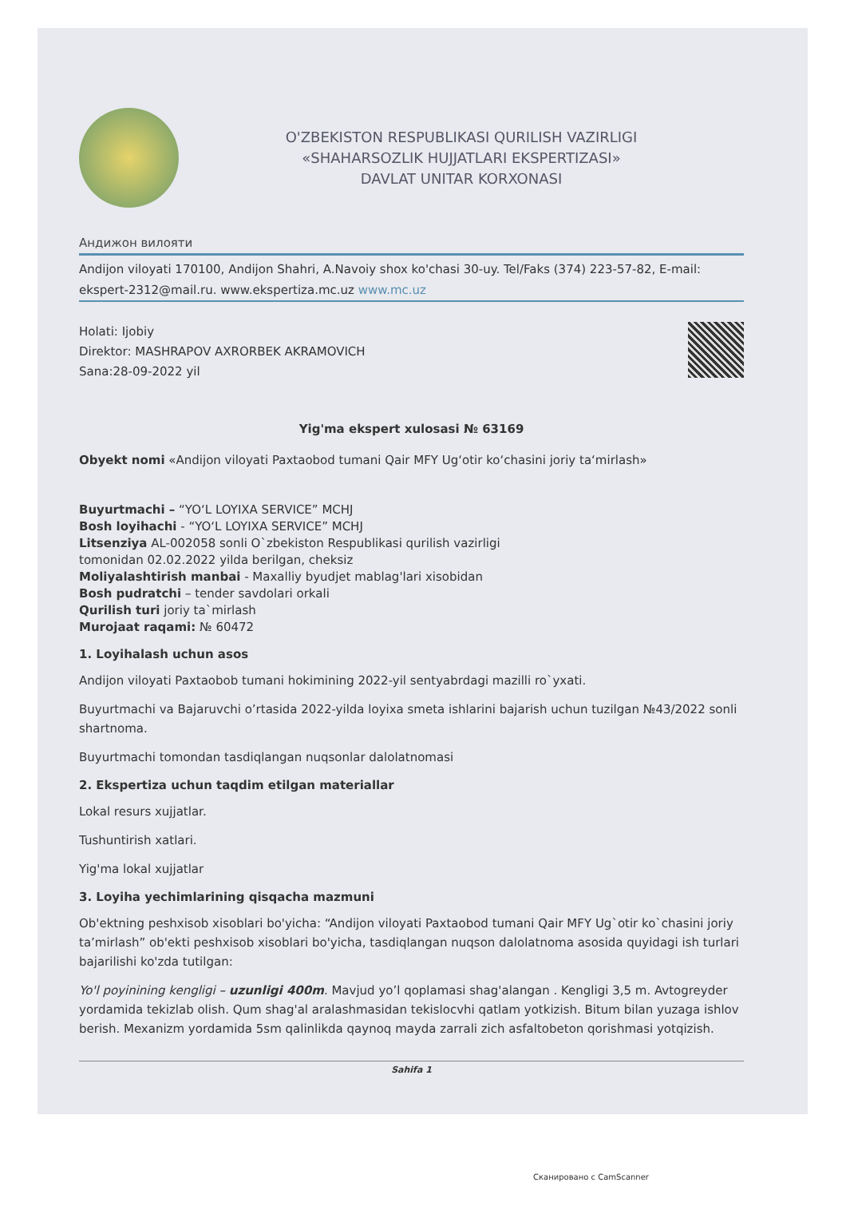O'ZBEKISTON RESPUBLIKASI QURILISH VAZIRLIGI
«SHAHARSOZLIK HUJJATLARI EKSPERTIZASI»
DAVLAT UNITAR KORXONASI
Андижон вилояти
Andijon viloyati 170100, Andijon Shahri, A.Navoiy shox ko'chasi 30-uy. Tel/Faks (374) 223-57-82, E-mail: ekspert-2312@mail.ru. www.ekspertiza.mc.uz www.mc.uz
Holati: Ijobiy
Direktor: MASHRAPOV AXRORBEK AKRAMOVICH
Sana:28-09-2022 yil
Yig'ma ekspert xulosasi № 63169
Obyekt nomi «Andijon viloyati Paxtaobod tumani Qair MFY Ug‘otir ko‘chasini joriy ta‘mirlash»
Buyurtmachi – “YO‘L LOYIXA SERVICE” MCHJ
Bosh loyihachi - “YO‘L LOYIXA SERVICE” MCHJ
Litsenziya AL-002058 sonli O`zbekiston Respublikasi qurilish vazirligi
tomonidan 02.02.2022 yilda berilgan, cheksiz
Moliyalashtirish manbai - Maxalliy byudjet mablag'lari xisobidan
Bosh pudratchi – tender savdolari orkali
Qurilish turi joriy ta`mirlash
Murojaat raqami: № 60472
1. Loyihalash uchun asos
Andijon viloyati Paxtaobob tumani hokimining 2022-yil sentyabrdagi mazilli ro`yxati.
Buyurtmachi va Bajaruvchi o’rtasida 2022-yilda loyixa smeta ishlarini bajarish uchun tuzilgan №43/2022 sonli shartnoma.
Buyurtmachi tomondan tasdiqlangan nuqsonlar dalolatnomasi
2. Ekspertiza uchun taqdim etilgan materiallar
Lokal resurs xujjatlar.
Tushuntirish xatlari.
Yig'ma lokal xujjatlar
3. Loyiha yechimlarining qisqacha mazmuni
Ob'ektning peshxisob xisoblari bo'yicha: “Andijon viloyati Paxtaobod tumani Qair MFY Ug`otir ko`chasini joriy ta’mirlash” ob'ekti peshxisob xisoblari bo'yicha, tasdiqlangan nuqson dalolatnoma asosida quyidagi ish turlari bajarilishi ko'zda tutilgan:
Yo'l poyinining kengligi – uzunligi 400m. Mavjud yo’l qoplamasi shag'alangan . Kengligi 3,5 m. Avtogreyder yordamida tekizlab olish. Qum shag'al aralashmasidan tekislocvhi qatlam yotkizish. Bitum bilan yuzaga ishlov berish. Mexanizm yordamida 5sm qalinlikda qaynoq mayda zarrali zich asfaltobeton qorishmasi yotqizish.
Sahifa 1
Сканировано с CamScanner